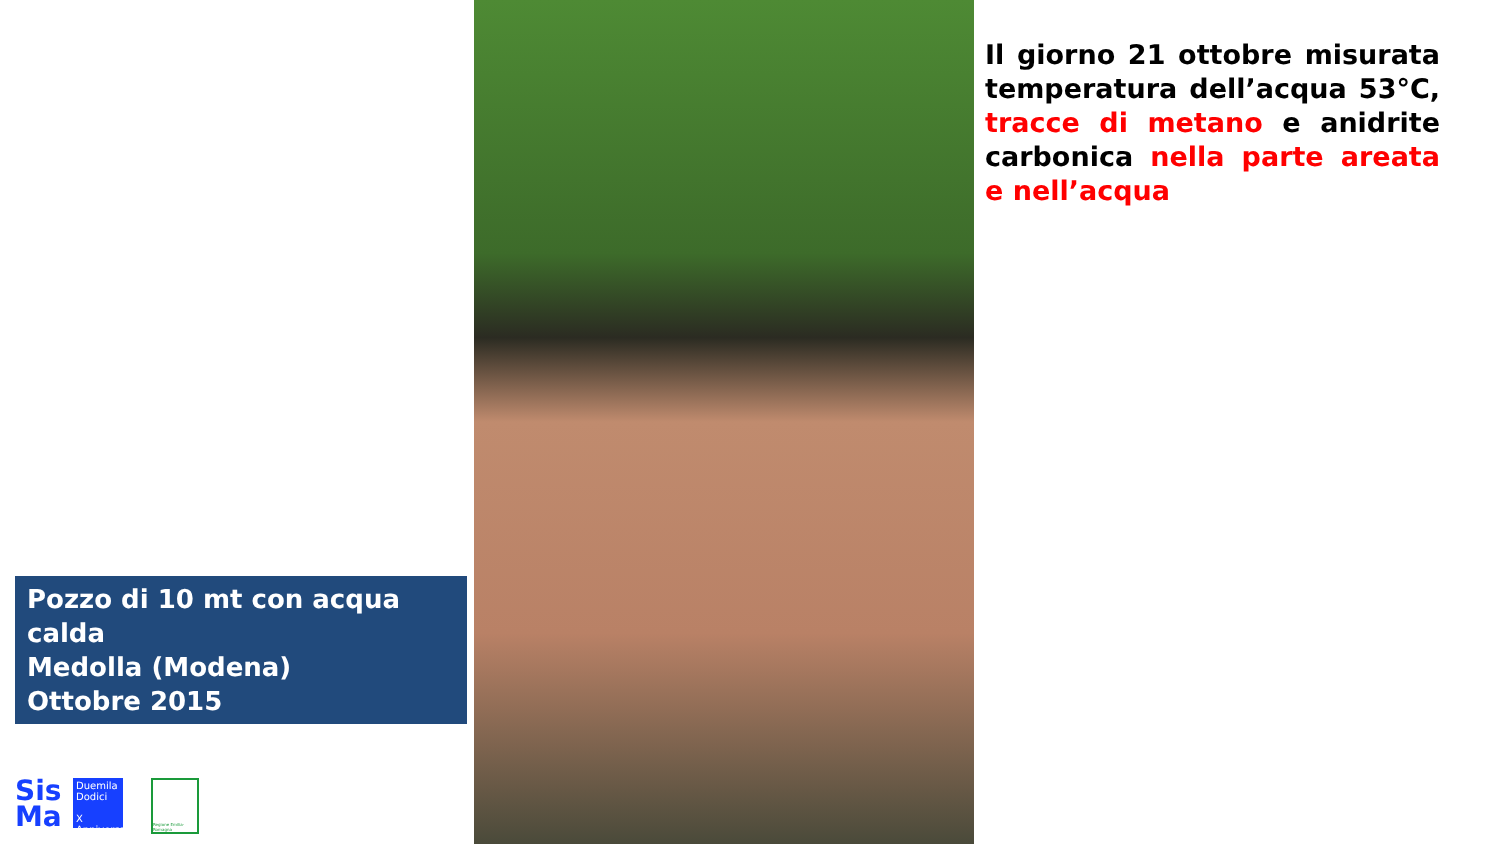Pozzo di 10 mt con acqua calda
Medolla (Modena)
Ottobre 2015
Sis
Ma
Duemila
Dodici
X Anniversario
Regione Emilia-Romagna
Il giorno 21 ottobre misurata temperatura dell’acqua 53°C, tracce di metano e anidrite carbonica nella parte areata e nell’acqua